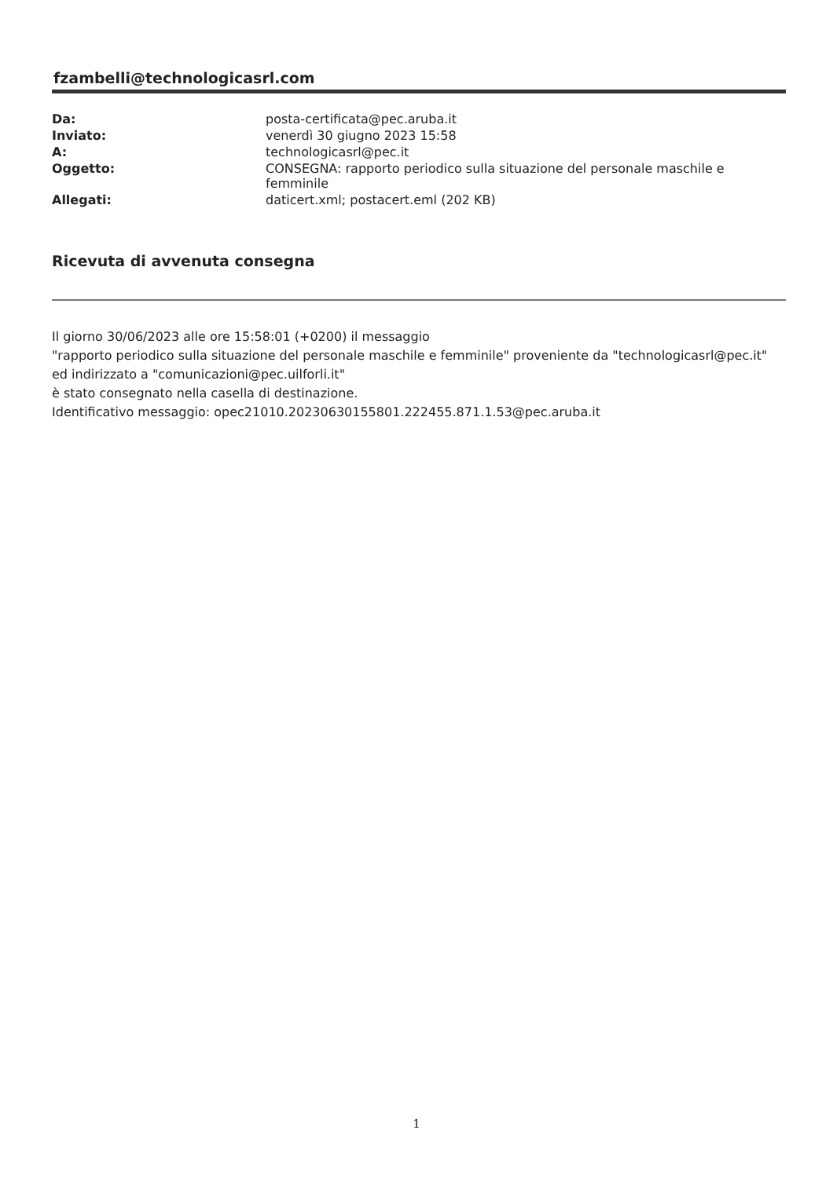fzambelli@technologicasrl.com
| Da: | posta-certificata@pec.aruba.it |
| Inviato: | venerdì 30 giugno 2023 15:58 |
| A: | technologicasrl@pec.it |
| Oggetto: | CONSEGNA: rapporto periodico sulla situazione del personale maschile e femminile |
| Allegati: | daticert.xml; postacert.eml (202 KB) |
Ricevuta di avvenuta consegna
Il giorno 30/06/2023 alle ore 15:58:01 (+0200) il messaggio
"rapporto periodico sulla situazione del personale maschile e femminile" proveniente da "technologicasrl@pec.it"
ed indirizzato a "comunicazioni@pec.uilforli.it"
è stato consegnato nella casella di destinazione.
Identificativo messaggio: opec21010.20230630155801.222455.871.1.53@pec.aruba.it
1